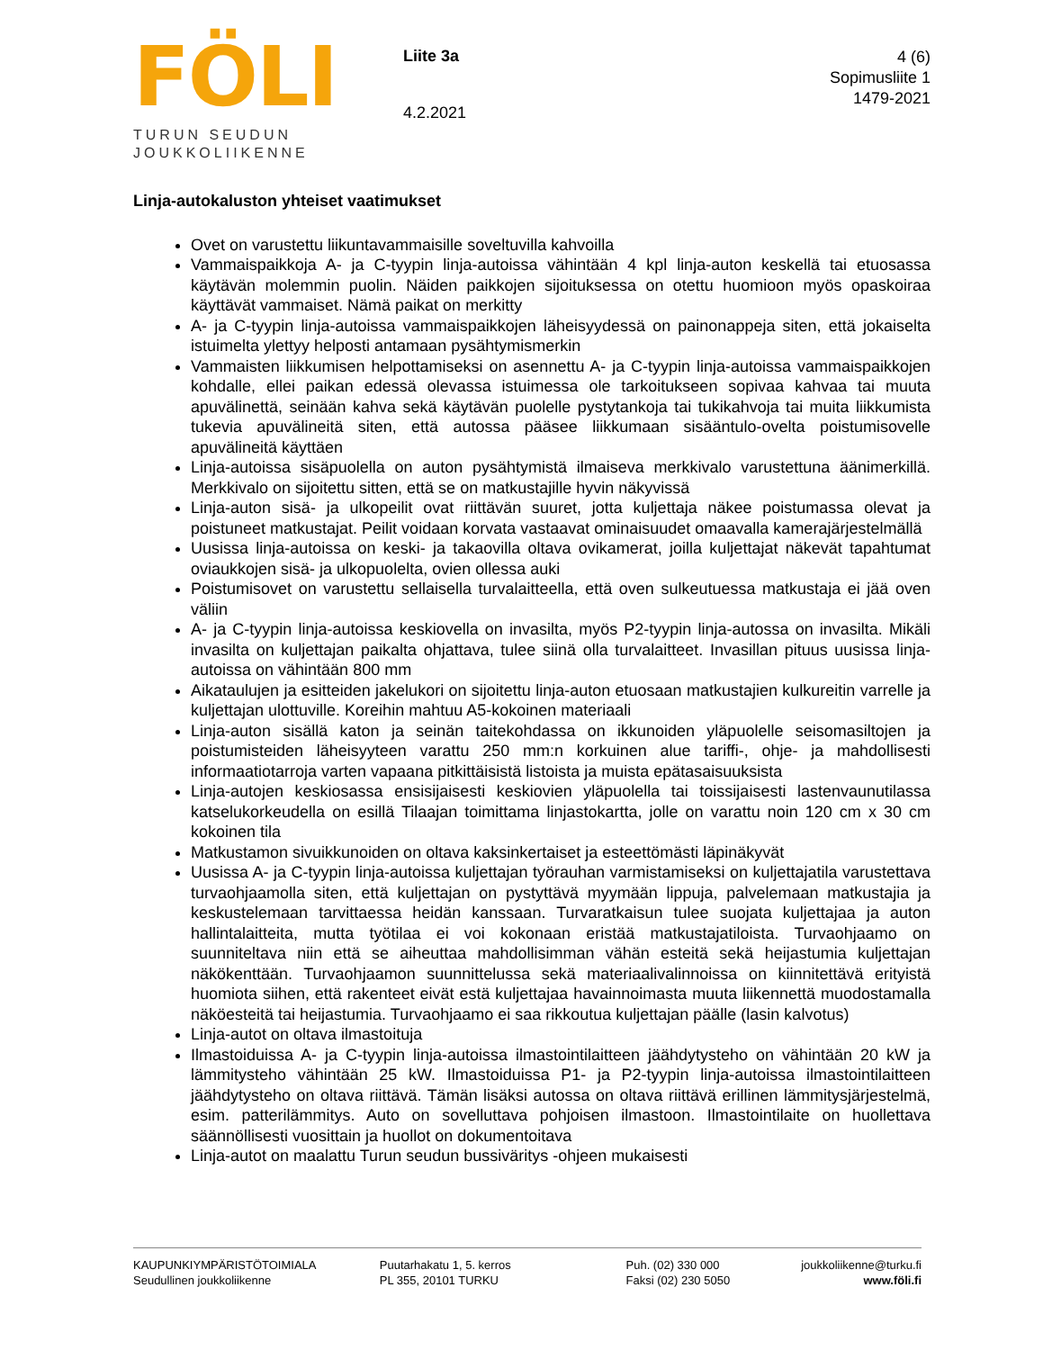FÖLI
TURUN SEUDUN
JOUKKOLIIKENNE
Liite 3a
4.2.2021
4 (6)
Sopimusliite 1
1479-2021
Linja-autokaluston yhteiset vaatimukset
Ovet on varustettu liikuntavammaisille soveltuvilla kahvoilla
Vammaispaikkoja A- ja C-tyypin linja-autoissa vähintään 4 kpl linja-auton keskellä tai etuosassa käytävän molemmin puolin. Näiden paikkojen sijoituksessa on otettu huomioon myös opaskoiraa käyttävät vammaiset. Nämä paikat on merkitty
A- ja C-tyypin linja-autoissa vammaispaikkojen läheisyydessä on painonappeja siten, että jokaiselta istuimelta ylettyy helposti antamaan pysähtymismerkin
Vammaisten liikkumisen helpottamiseksi on asennettu A- ja C-tyypin linja-autoissa vammaispaikkojen kohdalle, ellei paikan edessä olevassa istuimessa ole tarkoitukseen sopivaa kahvaa tai muuta apuvälinettä, seinään kahva sekä käytävän puolelle pystytankoja tai tukikahvoja tai muita liikkumista tukevia apuvälineitä siten, että autossa pääsee liikkumaan sisääntulo-ovelta poistumisovelle apuvälineitä käyttäen
Linja-autoissa sisäpuolella on auton pysähtymistä ilmaiseva merkkivalo varustettuna äänimerkillä. Merkkivalo on sijoitettu sitten, että se on matkustajille hyvin näkyvissä
Linja-auton sisä- ja ulkopeilit ovat riittävän suuret, jotta kuljettaja näkee poistumassa olevat ja poistuneet matkustajat. Peilit voidaan korvata vastaavat ominaisuudet omaavalla kamerajärjestelmällä
Uusissa linja-autoissa on keski- ja takaovilla oltava ovikamerat, joilla kuljettajat näkevät tapahtumat oviaukkojen sisä- ja ulkopuolelta, ovien ollessa auki
Poistumisovet on varustettu sellaisella turvalaitteella, että oven sulkeutuessa matkustaja ei jää oven väliin
A- ja C-tyypin linja-autoissa keskiovella on invasilta, myös P2-tyypin linja-autossa on invasilta. Mikäli invasilta on kuljettajan paikalta ohjattava, tulee siinä olla turvalaitteet. Invasillan pituus uusissa linja-autoissa on vähintään 800 mm
Aikataulujen ja esitteiden jakelukori on sijoitettu linja-auton etuosaan matkustajien kulkureitin varrelle ja kuljettajan ulottuville. Koreihin mahtuu A5-kokoinen materiaali
Linja-auton sisällä katon ja seinän taitekohdassa on ikkunoiden yläpuolelle seisomasiltojen ja poistumisteiden läheisyyteen varattu 250 mm:n korkuinen alue tariffi-, ohje- ja mahdollisesti informaatiotarroja varten vapaana pitkittäisistä listoista ja muista epätasaisuuksista
Linja-autojen keskiosassa ensisijaisesti keskiovien yläpuolella tai toissijaisesti lastenvaunutilassa katselukorkeudella on esillä Tilaajan toimittama linjastokartta, jolle on varattu noin 120 cm x 30 cm kokoinen tila
Matkustamon sivuikkunoiden on oltava kaksinkertaiset ja esteettömästi läpinäkyvät
Uusissa A- ja C-tyypin linja-autoissa kuljettajan työrauhan varmistamiseksi on kuljettajatila varustettava turvaohjaamolla siten, että kuljettajan on pystyttävä myymään lippuja, palvelemaan matkustajia ja keskustelemaan tarvittaessa heidän kanssaan. Turvaratkaisun tulee suojata kuljettajaa ja auton hallintalaitteita, mutta työtilaa ei voi kokonaan eristää matkustajatiloista. Turvaohjaamo on suunniteltava niin että se aiheuttaa mahdollisimman vähän esteitä sekä heijastumia kuljettajan näkökenttään. Turvaohjaamon suunnittelussa sekä materiaalivalinnoissa on kiinnitettävä erityistä huomiota siihen, että rakenteet eivät estä kuljettajaa havainnoimasta muuta liikennettä muodostamalla näköesteitä tai heijastumia. Turvaohjaamo ei saa rikkoutua kuljettajan päälle (lasin kalvotus)
Linja-autot on oltava ilmastoituja
Ilmastoiduissa A- ja C-tyypin linja-autoissa ilmastointilaitteen jäähdytysteho on vähintään 20 kW ja lämmitysteho vähintään 25 kW. Ilmastoiduissa P1- ja P2-tyypin linja-autoissa ilmastointilaitteen jäähdytysteho on oltava riittävä. Tämän lisäksi autossa on oltava riittävä erillinen lämmitysjärjestelmä, esim. patterilämmitys. Auto on sovelluttava pohjoisen ilmastoon. Ilmastointilaite on huollettava säännöllisesti vuosittain ja huollot on dokumentoitava
Linja-autot on maalattu Turun seudun bussiväritys -ohjeen mukaisesti
KAUPUNKIYMPÄRISTÖTOIMIALA
Seudullinen joukkoliikenne
Puutarhakatu 1, 5. kerros
PL 355, 20101 TURKU
Puh. (02) 330 000
Faksi (02) 230 5050
joukkoliikenne@turku.fi
www.föli.fi